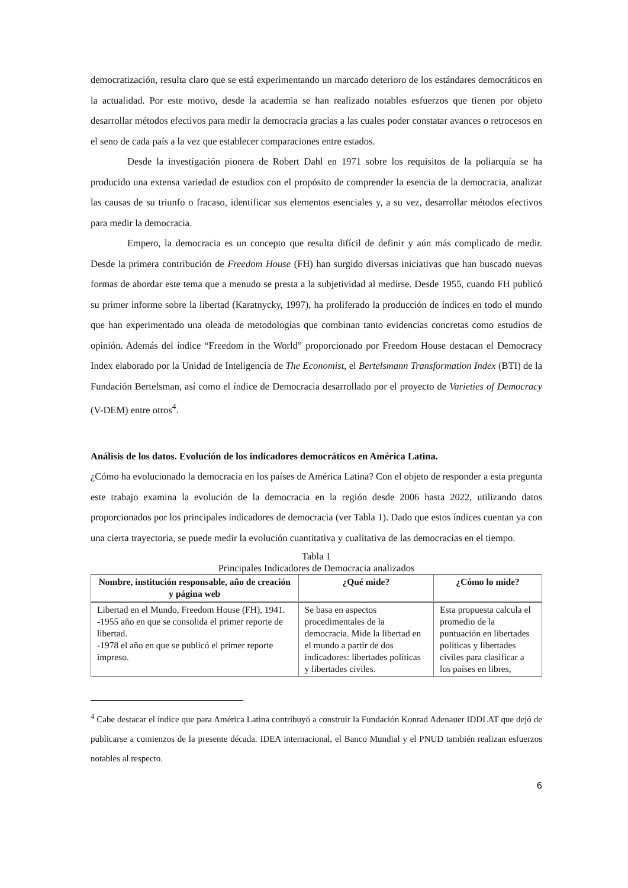democratización, resulta claro que se está experimentando un marcado deterioro de los estándares democráticos en la actualidad. Por este motivo, desde la academia se han realizado notables esfuerzos que tienen por objeto desarrollar métodos efectivos para medir la democracia gracias a las cuales poder constatar avances o retrocesos en el seno de cada país a la vez que establecer comparaciones entre estados.
Desde la investigación pionera de Robert Dahl en 1971 sobre los requisitos de la poliarquía se ha producido una extensa variedad de estudios con el propósito de comprender la esencia de la democracia, analizar las causas de su triunfo o fracaso, identificar sus elementos esenciales y, a su vez, desarrollar métodos efectivos para medir la democracia.
Empero, la democracia es un concepto que resulta difícil de definir y aún más complicado de medir. Desde la primera contribución de Freedom House (FH) han surgido diversas iniciativas que han buscado nuevas formas de abordar este tema que a menudo se presta a la subjetividad al medirse. Desde 1955, cuando FH publicó su primer informe sobre la libertad (Karatnycky, 1997), ha proliferado la producción de índices en todo el mundo que han experimentado una oleada de metodologías que combinan tanto evidencias concretas como estudios de opinión. Además del índice “Freedom in the World” proporcionado por Freedom House destacan el Democracy Index elaborado por la Unidad de Inteligencia de The Economist, el Bertelsmann Transformation Index (BTI) de la Fundación Bertelsman, así como el índice de Democracia desarrollado por el proyecto de Varieties of Democracy (V-DEM) entre otros<sup>4</sup>.
Análisis de los datos. Evolución de los indicadores democráticos en América Latina.
¿Cómo ha evolucionado la democracia en los países de América Latina? Con el objeto de responder a esta pregunta este trabajo examina la evolución de la democracia en la región desde 2006 hasta 2022, utilizando datos proporcionados por los principales indicadores de democracia (ver Tabla 1). Dado que estos índices cuentan ya con una cierta trayectoria, se puede medir la evolución cuantitativa y cualitativa de las democracias en el tiempo.
Tabla 1
Principales Indicadores de Democracia analizados
| Nombre, institución responsable, año de creación y página web | ¿Qué mide? | ¿Cómo lo mide? |
| --- | --- | --- |
| Libertad en el Mundo, Freedom House (FH), 1941. -1955 año en que se consolida el primer reporte de libertad. -1978 el año en que se publicó el primer reporte impreso. | Se basa en aspectos procedimentales de la democracia. Mide la libertad en el mundo a partir de dos indicadores: libertades políticas y libertades civiles. | Esta propuesta calcula el promedio de la puntuación en libertades políticas y libertades civiles para clasificar a los países en libres, |
<sup>4</sup> Cabe destacar el índice que para América Latina contribuyó a construir la Fundación Konrad Adenauer IDDLAT que dejó de publicarse a comienzos de la presente década. IDEA internacional, el Banco Mundial y el PNUD también realizan esfuerzos notables al respecto.
6